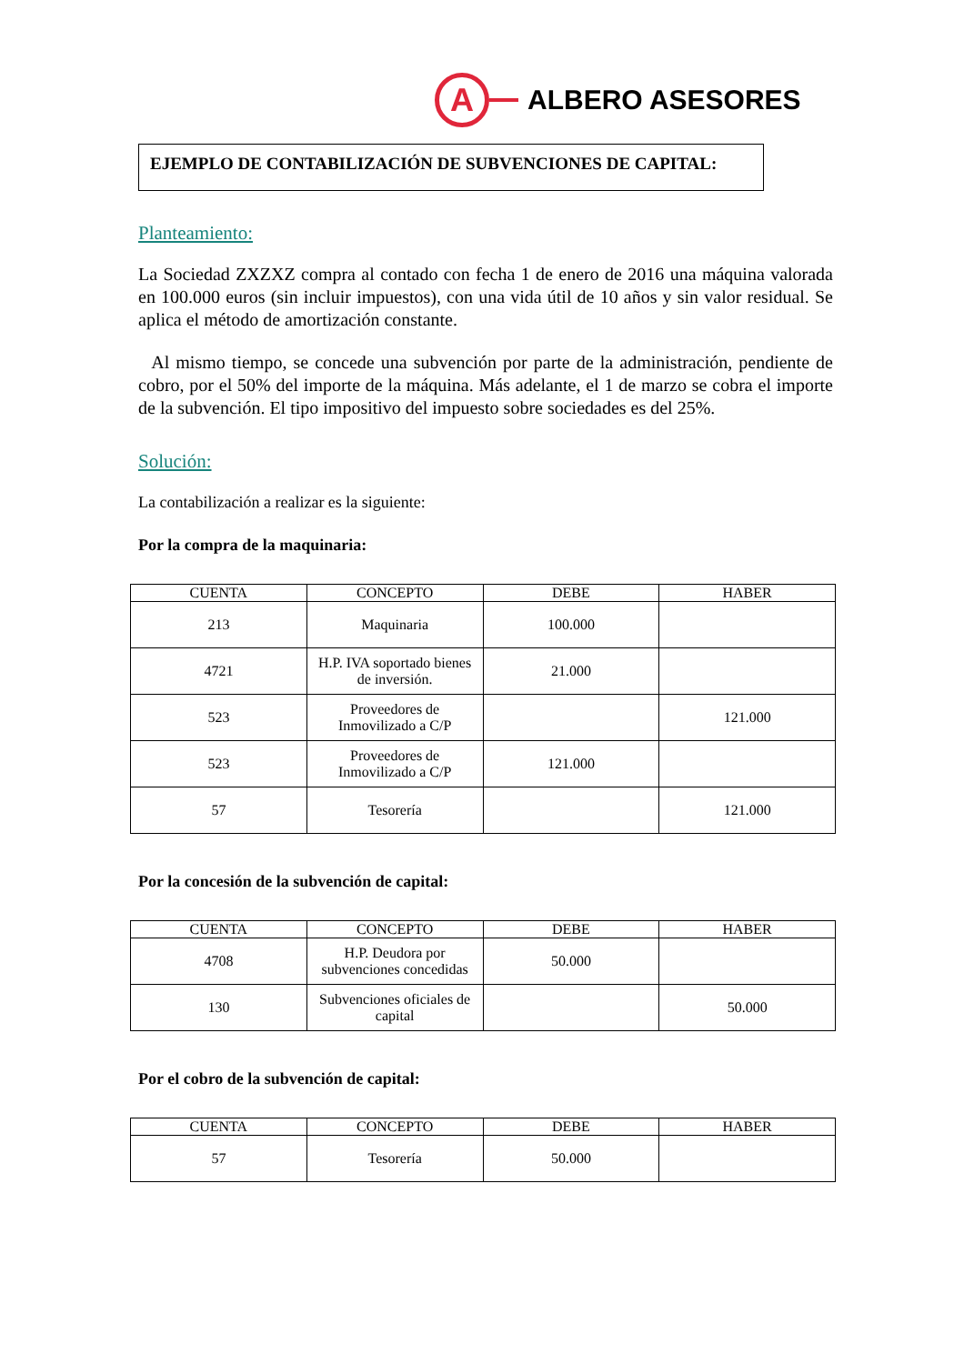A
ALBERO ASESORES
EJEMPLO DE CONTABILIZACIÓN DE SUBVENCIONES DE CAPITAL:
Planteamiento:
La Sociedad ZXZXZ compra al contado con fecha 1 de enero de 2016 una máquina valorada en 100.000 euros (sin incluir impuestos), con una vida útil de 10 años y sin valor residual. Se aplica el método de amortización constante.
Al mismo tiempo, se concede una subvención por parte de la administración, pendiente de cobro, por el 50% del importe de la máquina. Más adelante, el 1 de marzo se cobra el importe de la subvención. El tipo impositivo del impuesto sobre sociedades es del 25%.
Solución:
La contabilización a realizar es la siguiente:
Por la compra de la maquinaria:
| CUENTA | CONCEPTO | DEBE | HABER |
| --- | --- | --- | --- |
| 213 | Maquinaria | 100.000 | |
| 4721 | H.P. IVA soportado bienes de inversión. | 21.000 | |
| 523 | Proveedores de Inmovilizado a C/P | | 121.000 |
| 523 | Proveedores de Inmovilizado a C/P | 121.000 | |
| 57 | Tesorería | | 121.000 |
Por la concesión de la subvención de capital:
| CUENTA | CONCEPTO | DEBE | HABER |
| --- | --- | --- | --- |
| 4708 | H.P. Deudora por subvenciones concedidas | 50.000 | |
| 130 | Subvenciones oficiales de capital | | 50.000 |
Por el cobro de la subvención de capital:
| CUENTA | CONCEPTO | DEBE | HABER |
| --- | --- | --- | --- |
| 57 | Tesorería | 50.000 | |